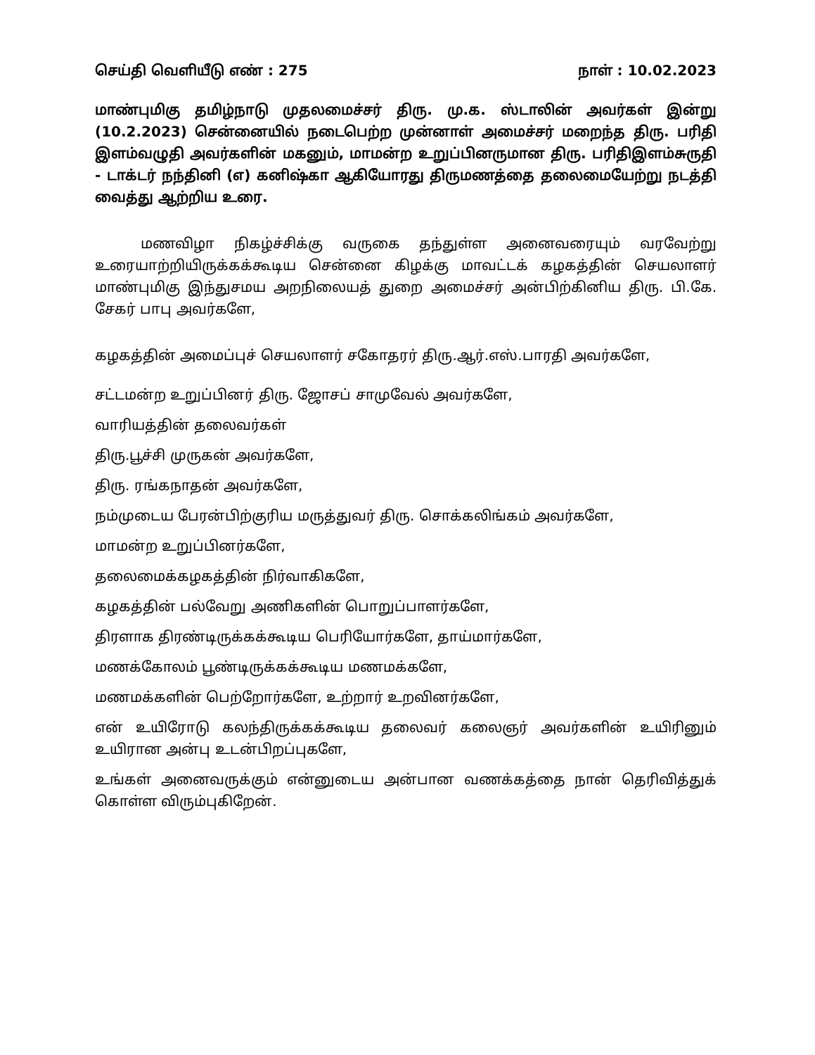செய்தி வெளியீடு எண் : 275 நாள் : 10.02.2023
மாண்புமிகு தமிழ்நாடு முதலமைச்சர் திரு. மு.க. ஸ்டாலின் அவர்கள் இன்று (10.2.2023) சென்னையில் நடைபெற்ற முன்னாள் அமைச்சர் மறைந்த திரு. பரிதி இளம்வழுதி அவர்களின் மகனும், மாமன்ற உறுப்பினருமான திரு. பரிதிஇளம்சுருதி - டாக்டர் நந்தினி (எ) கனிஷ்கா ஆகியோரது திருமணத்தை தலைமையேற்று நடத்தி வைத்து ஆற்றிய உரை.
மணவிழா நிகழ்ச்சிக்கு வருகை தந்துள்ள அனைவரையும் வரவேற்று உரையாற்றியிருக்கக்கூடிய சென்னை கிழக்கு மாவட்டக் கழகத்தின் செயலாளர் மாண்புமிகு இந்துசமய அறநிலையத் துறை அமைச்சர் அன்பிற்கினிய திரு. பி.கே. சேகர் பாபு அவர்களே,
கழகத்தின் அமைப்புச் செயலாளர் சகோதரர் திரு.ஆர்.எஸ்.பாரதி அவர்களே,
சட்டமன்ற உறுப்பினர் திரு. ஜோசப் சாமுவேல் அவர்களே,
வாரியத்தின் தலைவர்கள்
திரு.பூச்சி முருகன் அவர்களே,
திரு. ரங்கநாதன் அவர்களே,
நம்முடைய பேரன்பிற்குரிய மருத்துவர் திரு. சொக்கலிங்கம் அவர்களே,
மாமன்ற உறுப்பினர்களே,
தலைமைக்கழகத்தின் நிர்வாகிகளே,
கழகத்தின் பல்வேறு அணிகளின் பொறுப்பாளர்களே,
திரளாக திரண்டிருக்கக்கூடிய பெரியோர்களே, தாய்மார்களே,
மணக்கோலம் பூண்டிருக்கக்கூடிய மணமக்களே,
மணமக்களின் பெற்றோர்களே, உற்றார் உறவினர்களே,
என் உயிரோடு கலந்திருக்கக்கூடிய தலைவர் கலைஞர் அவர்களின் உயிரினும் உயிரான அன்பு உடன்பிறப்புகளே,
உங்கள் அனைவருக்கும் என்னுடைய அன்பான வணக்கத்தை நான் தெரிவித்துக் கொள்ள விரும்புகிறேன்.